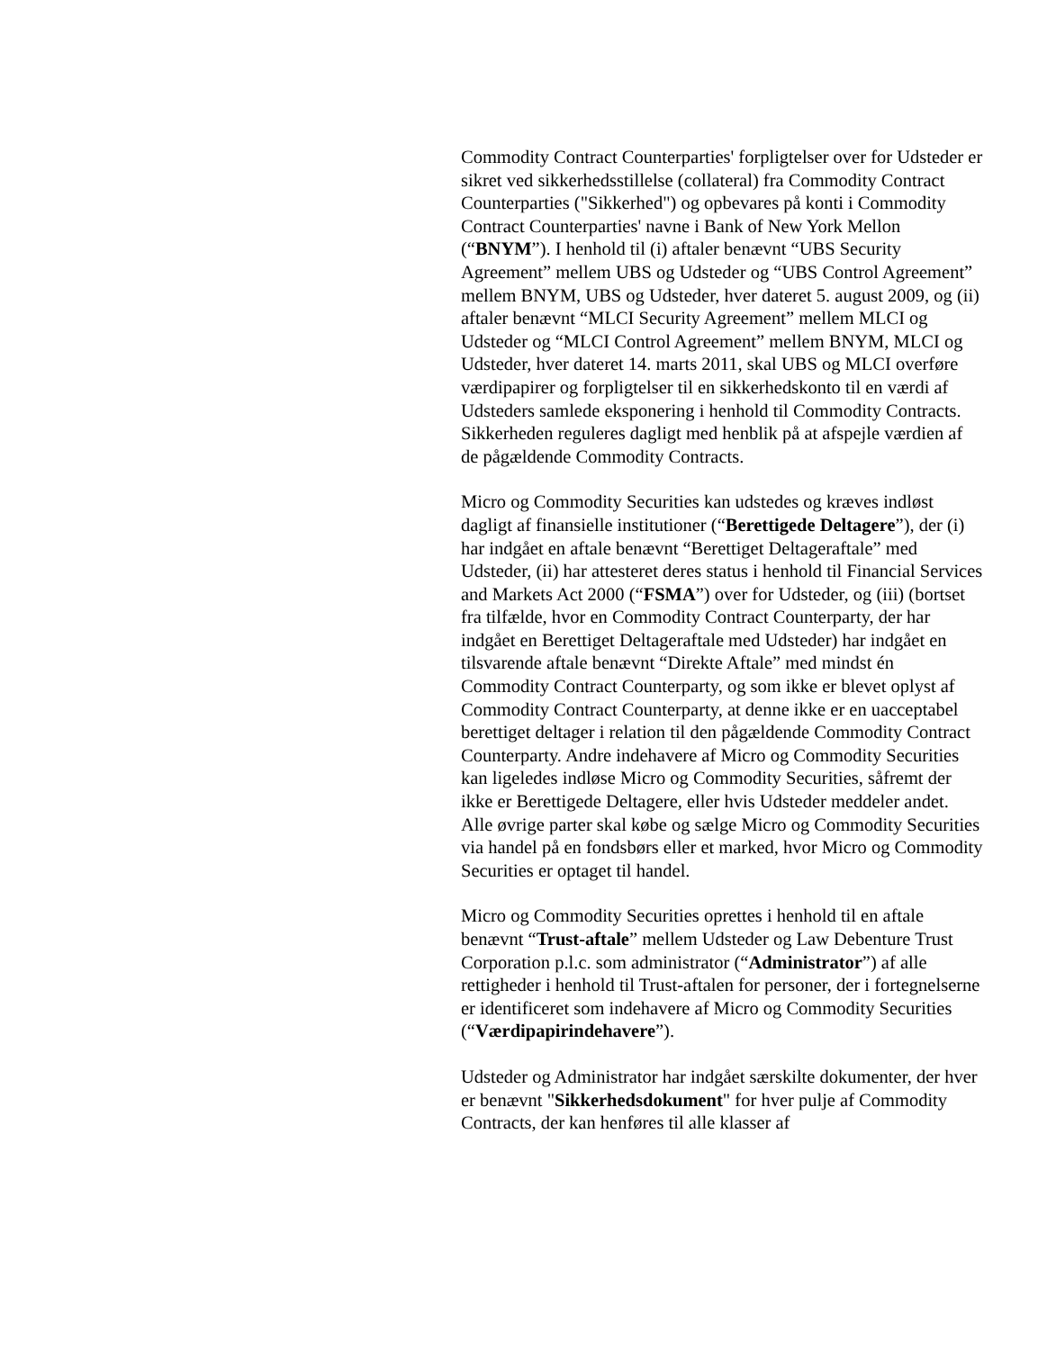Commodity Contract Counterparties' forpligtelser over for Udsteder er sikret ved sikkerhedsstillelse (collateral) fra Commodity Contract Counterparties ("Sikkerhed") og opbevares på konti i Commodity Contract Counterparties' navne i Bank of New York Mellon (“BNYM”). I henhold til (i) aftaler benævnt “UBS Security Agreement” mellem UBS og Udsteder og “UBS Control Agreement” mellem BNYM, UBS og Udsteder, hver dateret 5. august 2009, og (ii) aftaler benævnt “MLCI Security Agreement” mellem MLCI og Udsteder og “MLCI Control Agreement” mellem BNYM, MLCI og Udsteder, hver dateret 14. marts 2011, skal UBS og MLCI overføre værdipapirer og forpligtelser til en sikkerhedskonto til en værdi af Udsteders samlede eksponering i henhold til Commodity Contracts. Sikkerheden reguleres dagligt med henblik på at afspejle værdien af de pågældende Commodity Contracts.
Micro og Commodity Securities kan udstedes og kræves indløst dagligt af finansielle institutioner (“Berettigede Deltagere”), der (i) har indgået en aftale benævnt “Berettiget Deltageraftale” med Udsteder, (ii) har attesteret deres status i henhold til Financial Services and Markets Act 2000 (“FSMA”) over for Udsteder, og (iii) (bortset fra tilfælde, hvor en Commodity Contract Counterparty, der har indgået en Berettiget Deltageraftale med Udsteder) har indgået en tilsvarende aftale benævnt “Direkte Aftale” med mindst én Commodity Contract Counterparty, og som ikke er blevet oplyst af Commodity Contract Counterparty, at denne ikke er en uacceptabel berettiget deltager i relation til den pågældende Commodity Contract Counterparty. Andre indehavere af Micro og Commodity Securities kan ligeledes indløse Micro og Commodity Securities, såfremt der ikke er Berettigede Deltagere, eller hvis Udsteder meddeler andet. Alle øvrige parter skal købe og sælge Micro og Commodity Securities via handel på en fondsbørs eller et marked, hvor Micro og Commodity Securities er optaget til handel.
Micro og Commodity Securities oprettes i henhold til en aftale benævnt “Trust-aftale” mellem Udsteder og Law Debenture Trust Corporation p.l.c. som administrator (“Administrator”) af alle rettigheder i henhold til Trust-aftalen for personer, der i fortegnelserne er identificeret som indehavere af Micro og Commodity Securities (“Værdipapirindehavere”).
Udsteder og Administrator har indgået særskilte dokumenter, der hver er benævnt "Sikkerhedsdokument" for hver pulje af Commodity Contracts, der kan henføres til alle klasser af